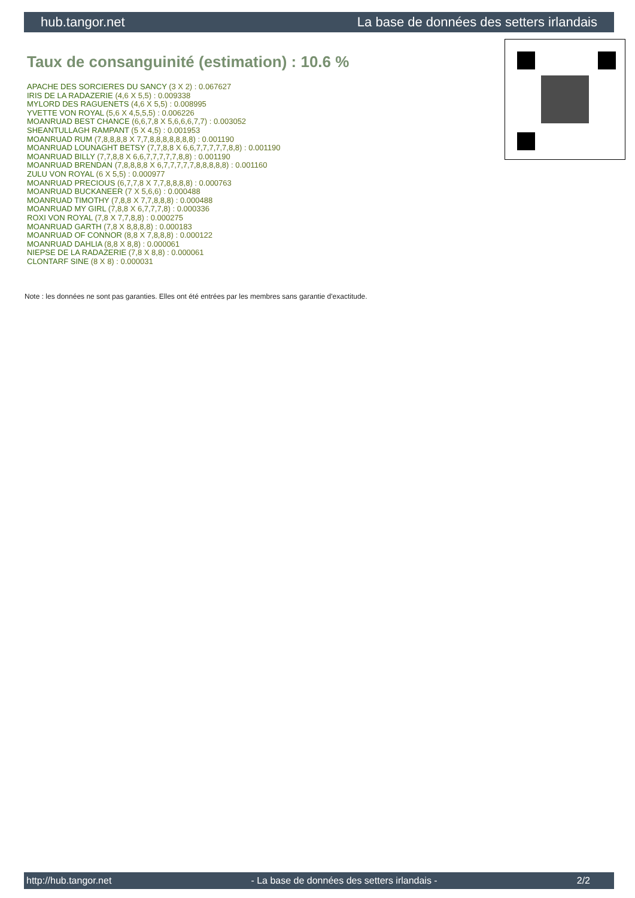hub.tangor.net La base de données des setters irlandais
Taux de consanguinité (estimation) : 10.6 %
APACHE DES SORCIERES DU SANCY (3 X 2) : 0.067627
IRIS DE LA RADAZERIE (4,6 X 5,5) : 0.009338
MYLORD DES RAGUENETS (4,6 X 5,5) : 0.008995
YVETTE VON ROYAL (5,6 X 4,5,5,5) : 0.006226
MOANRUAD BEST CHANCE (6,6,7,8 X 5,6,6,6,7,7) : 0.003052
SHEANTULLAGH RAMPANT (5 X 4,5) : 0.001953
MOANRUAD RUM (7,8,8,8,8 X 7,7,8,8,8,8,8,8,8) : 0.001190
MOANRUAD LOUNAGHT BETSY (7,7,8,8 X 6,6,7,7,7,7,7,8,8) : 0.001190
MOANRUAD BILLY (7,7,8,8 X 6,6,7,7,7,7,7,8,8) : 0.001190
MOANRUAD BRENDAN (7,8,8,8,8 X 6,7,7,7,7,7,8,8,8,8,8) : 0.001160
ZULU VON ROYAL (6 X 5,5) : 0.000977
MOANRUAD PRECIOUS (6,7,7,8 X 7,7,8,8,8,8) : 0.000763
MOANRUAD BUCKANEER (7 X 5,6,6) : 0.000488
MOANRUAD TIMOTHY (7,8,8 X 7,7,8,8,8) : 0.000488
MOANRUAD MY GIRL (7,8,8 X 6,7,7,7,8) : 0.000336
ROXI VON ROYAL (7,8 X 7,7,8,8) : 0.000275
MOANRUAD GARTH (7,8 X 8,8,8,8) : 0.000183
MOANRUAD OF CONNOR (8,8 X 7,8,8,8) : 0.000122
MOANRUAD DAHLIA (8,8 X 8,8) : 0.000061
NIEPSE DE LA RADAZERIE (7,8 X 8,8) : 0.000061
CLONTARF SINE (8 X 8) : 0.000031
Note : les données ne sont pas garanties. Elles ont été entrées par les membres sans garantie d'exactitude.
http://hub.tangor.net - La base de données des setters irlandais - 2/2